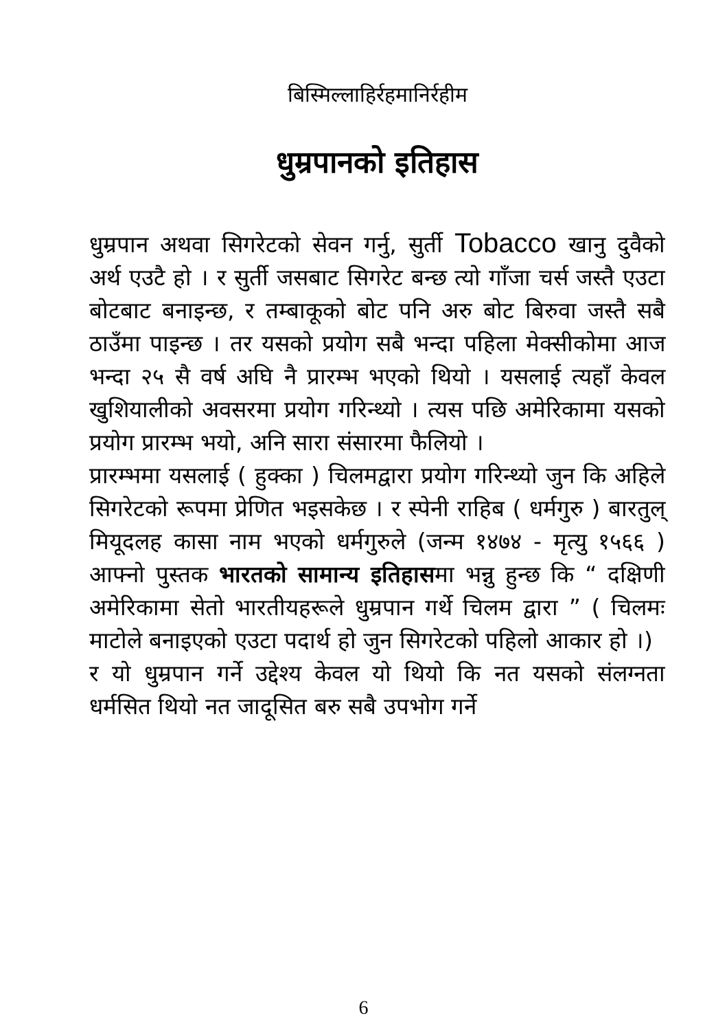बिस्मिल्लाहिर्रहमानिर्रहीम
धुम्रपानको इतिहास
धुम्रपान अथवा सिगरेटको सेवन गर्नु, सुर्ती Tobacco खानु दुवैको अर्थ एउटै हो । र सुर्ती जसबाट सिगरेट बन्छ त्यो गाँजा चर्स जस्तै एउटा बोटबाट बनाइन्छ, र तम्बाकूको बोट पनि अरु बोट बिरुवा जस्तै सबै ठाउँमा पाइन्छ । तर यसको प्रयोग सबै भन्दा पहिला मेक्सीकोमा आज भन्दा २५ सै वर्ष अघि नै प्रारम्भ भएको थियो । यसलाई त्यहाँ केवल खुशियालीको अवसरमा प्रयोग गरिन्थ्यो । त्यस पछि अमेरिकामा यसको प्रयोग प्रारम्भ भयो, अनि सारा संसारमा फैलियो ।
प्रारम्भमा यसलाई ( हुक्का ) चिलमद्वारा प्रयोग गरिन्थ्यो जुन कि अहिले सिगरेटको रूपमा प्रेणित भइसकेछ । र स्पेनी राहिब ( धर्मगुरु ) बारतुल् मियूदलह कासा नाम भएको धर्मगुरुले (जन्म १४७४ - मृत्यु १५६६ ) आफ्नो पुस्तक भारतको सामान्य इतिहासमा भन्नु हुन्छ कि “ दक्षिणी अमेरिकामा सेतो भारतीयहरूले धुम्रपान गर्थे चिलम द्वारा ” ( चिलमः माटोले बनाइएको एउटा पदार्थ हो जुन सिगरेटको पहिलो आकार हो ।)
र यो धुम्रपान गर्ने उद्देश्य केवल यो थियो कि नत यसको संलग्नता धर्मसित थियो नत जादूसित बरु सबै उपभोग गर्ने
6